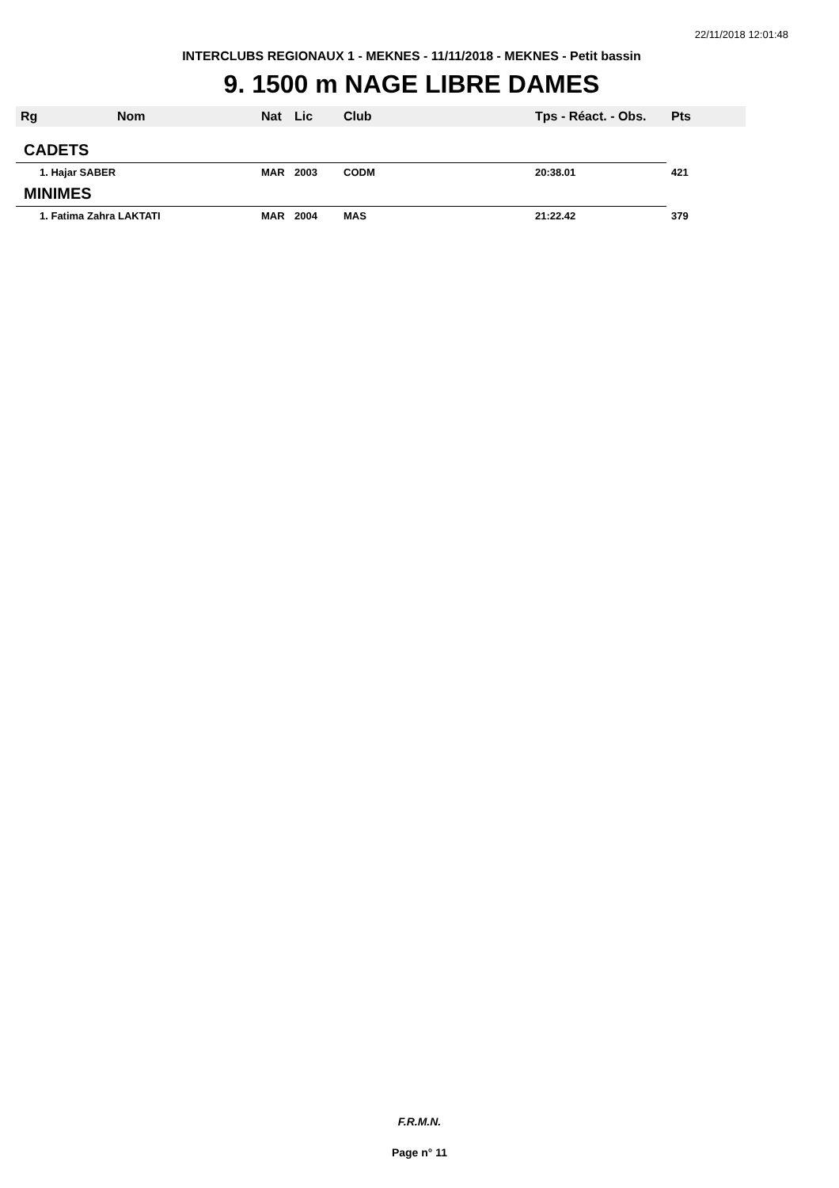22/11/2018 12:01:48
INTERCLUBS REGIONAUX 1 - MEKNES - 11/11/2018 - MEKNES - Petit bassin
9. 1500 m NAGE LIBRE DAMES
| Rg | Nom | Nat | Lic | Club | Tps - Réact. - Obs. | Pts |
| --- | --- | --- | --- | --- | --- | --- |
| CADETS | | | | | | |
| 1. Hajar SABER | | MAR | 2003 | CODM | 20:38.01 | 421 |
| MINIMES | | | | | | |
| 1. Fatima Zahra LAKTATI | | MAR | 2004 | MAS | 21:22.42 | 379 |
F.R.M.N.
Page n° 11